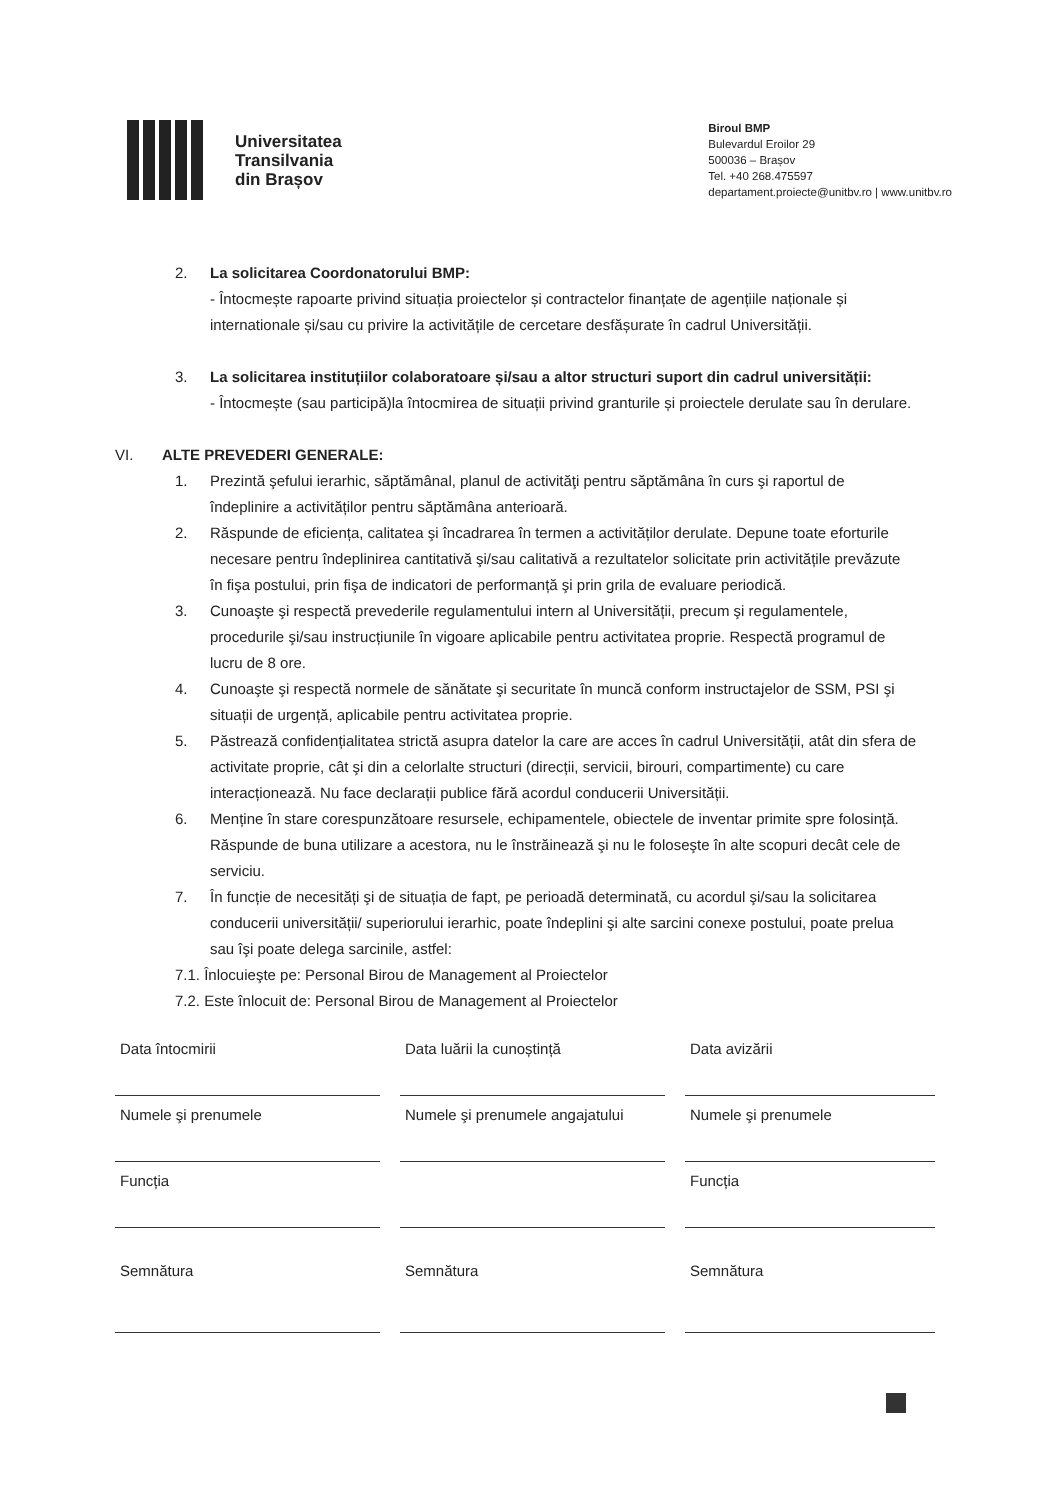Universitatea
Transilvania
din Brașov
Biroul BMP
Bulevardul Eroilor 29
500036 – Brașov
Tel. +40 268.475597
departament.proiecte@unitbv.ro | www.unitbv.ro
2. La solicitarea Coordonatorului BMP:
- Întocmește rapoarte privind situația proiectelor și contractelor finanțate de agențiile naționale și internationale și/sau cu privire la activitățile de cercetare desfășurate în cadrul Universității.
3. La solicitarea instituțiilor colaboratoare și/sau a altor structuri suport din cadrul universității:
- Întocmește (sau participă)la întocmirea de situații privind granturile și proiectele derulate sau în derulare.
VI. ALTE PREVEDERI GENERALE:
1. Prezintă şefului ierarhic, săptămânal, planul de activităţi pentru săptămâna în curs şi raportul de îndeplinire a activităților pentru săptămâna anterioară.
2. Răspunde de eficiența, calitatea şi încadrarea în termen a activităților derulate. Depune toate eforturile necesare pentru îndeplinirea cantitativă şi/sau calitativă a rezultatelor solicitate prin activitățile prevăzute în fişa postului, prin fişa de indicatori de performanță şi prin grila de evaluare periodică.
3. Cunoaşte şi respectă prevederile regulamentului intern al Universității, precum şi regulamentele, procedurile şi/sau instrucțiunile în vigoare aplicabile pentru activitatea proprie. Respectă programul de lucru de 8 ore.
4. Cunoaşte şi respectă normele de sănătate şi securitate în muncă conform instructajelor de SSM, PSI şi situații de urgență, aplicabile pentru activitatea proprie.
5. Păstrează confidențialitatea strictă asupra datelor la care are acces în cadrul Universității, atât din sfera de activitate proprie, cât şi din a celorlalte structuri (direcții, servicii, birouri, compartimente) cu care interacționează. Nu face declarații publice fără acordul conducerii Universității.
6. Menține în stare corespunzătoare resursele, echipamentele, obiectele de inventar primite spre folosință. Răspunde de buna utilizare a acestora, nu le înstrăinează şi nu le foloseşte în alte scopuri decât cele de serviciu.
7. În funcție de necesități şi de situația de fapt, pe perioadă determinată, cu acordul şi/sau la solicitarea conducerii universității/ superiorului ierarhic, poate îndeplini şi alte sarcini conexe postului, poate prelua sau îşi poate delega sarcinile, astfel:
7.1. Înlocuieşte pe: Personal Birou de Management al Proiectelor
7.2. Este înlocuit de: Personal Birou de Management al Proiectelor
Data întocmirii
Data luării la cunoștință
Data avizării
Numele şi prenumele
Numele şi prenumele angajatului
Numele şi prenumele
Funcția
Funcția
Semnătura
Semnătura
Semnătura